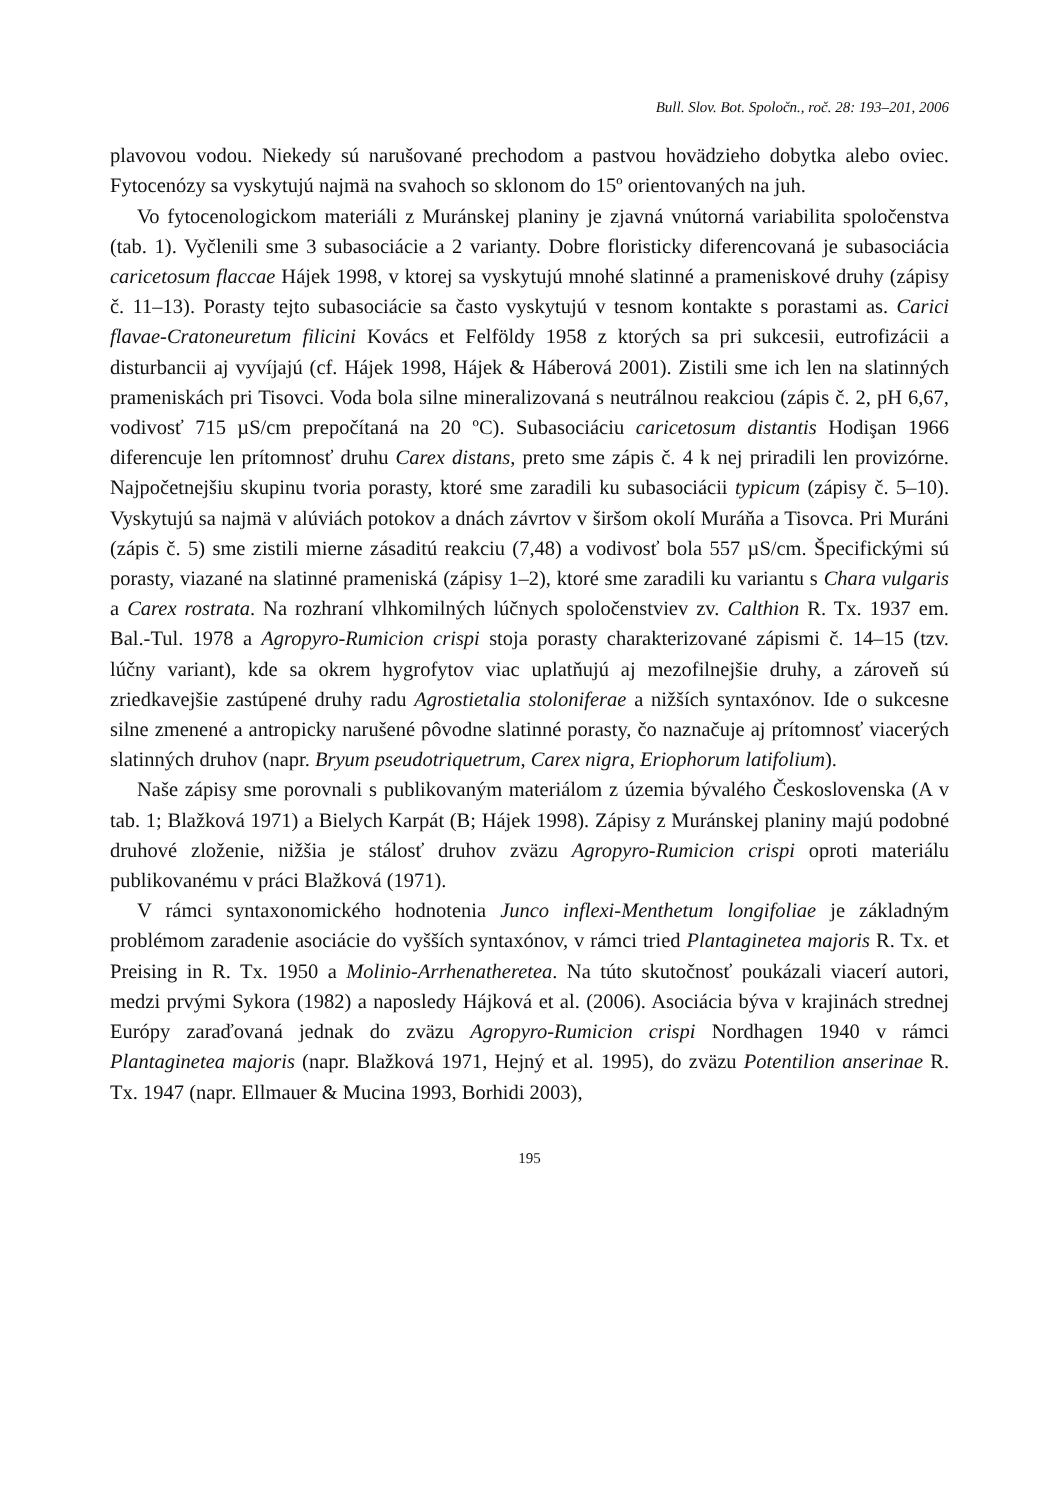Bull. Slov. Bot. Spoločn., roč. 28: 193–201, 2006
plavovou vodou. Niekedy sú narušované prechodom a pastvou hovädzieho dobytka alebo oviec. Fytocenózy sa vyskytujú najmä na svahoch so sklonom do 15º orientovaných na juh.
Vo fytocenologickom materiáli z Muránskej planiny je zjavná vnútorná variabilita spoločenstva (tab. 1). Vyčlenili sme 3 subasociácie a 2 varianty. Dobre floristicky diferencovaná je subasociácia caricetosum flaccae Hájek 1998, v ktorej sa vyskytujú mnohé slatinné a prameniskové druhy (zápisy č. 11–13). Porasty tejto subasociácie sa často vyskytujú v tesnom kontakte s porastami as. Carici flavae-Cratoneuretum filicini Kovács et Felföldy 1958 z ktorých sa pri sukcesii, eutrofizácii a disturbancii aj vyvíjajú (cf. Hájek 1998, Hájek & Háberová 2001). Zistili sme ich len na slatinných prameniskách pri Tisovci. Voda bola silne mineralizovaná s neutrálnou reakciou (zápis č. 2, pH 6,67, vodivosť 715 µS/cm prepočítaná na 20 ºC). Subasociáciu caricetosum distantis Hodişan 1966 diferencuje len prítomnosť druhu Carex distans, preto sme zápis č. 4 k nej priradili len provizórne. Najpočetnejšiu skupinu tvoria porasty, ktoré sme zaradili ku subasociácii typicum (zápisy č. 5–10). Vyskytujú sa najmä v alúviách potokov a dnách závrtov v širšom okolí Muráňa a Tisovca. Pri Muráni (zápis č. 5) sme zistili mierne zásaditú reakciu (7,48) a vodivosť bola 557 µS/cm. Špecifickými sú porasty, viazané na slatinné prameniská (zápisy 1–2), ktoré sme zaradili ku variantu s Chara vulgaris a Carex rostrata. Na rozhraní vlhkomilných lúčnych spoločenstviev zv. Calthion R. Tx. 1937 em. Bal.-Tul. 1978 a Agropyro-Rumicion crispi stoja porasty charakterizované zápismi č. 14–15 (tzv. lúčny variant), kde sa okrem hygrofytov viac uplatňujú aj mezofilnejšie druhy, a zároveň sú zriedkavejšie zastúpené druhy radu Agrostietalia stoloniferae a nižších syntaxónov. Ide o sukcesne silne zmenené a antropicky narušené pôvodne slatinné porasty, čo naznačuje aj prítomnosť viacerých slatinných druhov (napr. Bryum pseudotriquetrum, Carex nigra, Eriophorum latifolium).
Naše zápisy sme porovnali s publikovaným materiálom z územia bývalého Československa (A v tab. 1; Blažková 1971) a Bielych Karpát (B; Hájek 1998). Zápisy z Muránskej planiny majú podobné druhové zloženie, nižšia je stálosť druhov zväzu Agropyro-Rumicion crispi oproti materiálu publikovanému v práci Blažková (1971).
V rámci syntaxonomického hodnotenia Junco inflexi-Menthetum longifoliae je základným problémom zaradenie asociácie do vyšších syntaxónov, v rámci tried Plantaginetea majoris R. Tx. et Preising in R. Tx. 1950 a Molinio-Arrhenatheretea. Na túto skutočnosť poukázali viacerí autori, medzi prvými Sykora (1982) a naposledy Hájková et al. (2006). Asociácia býva v krajinách strednej Európy zaraďovaná jednak do zväzu Agropyro-Rumicion crispi Nordhagen 1940 v rámci Plantaginetea majoris (napr. Blažková 1971, Hejný et al. 1995), do zväzu Potentilion anserinae R. Tx. 1947 (napr. Ellmauer & Mucina 1993, Borhidi 2003),
195